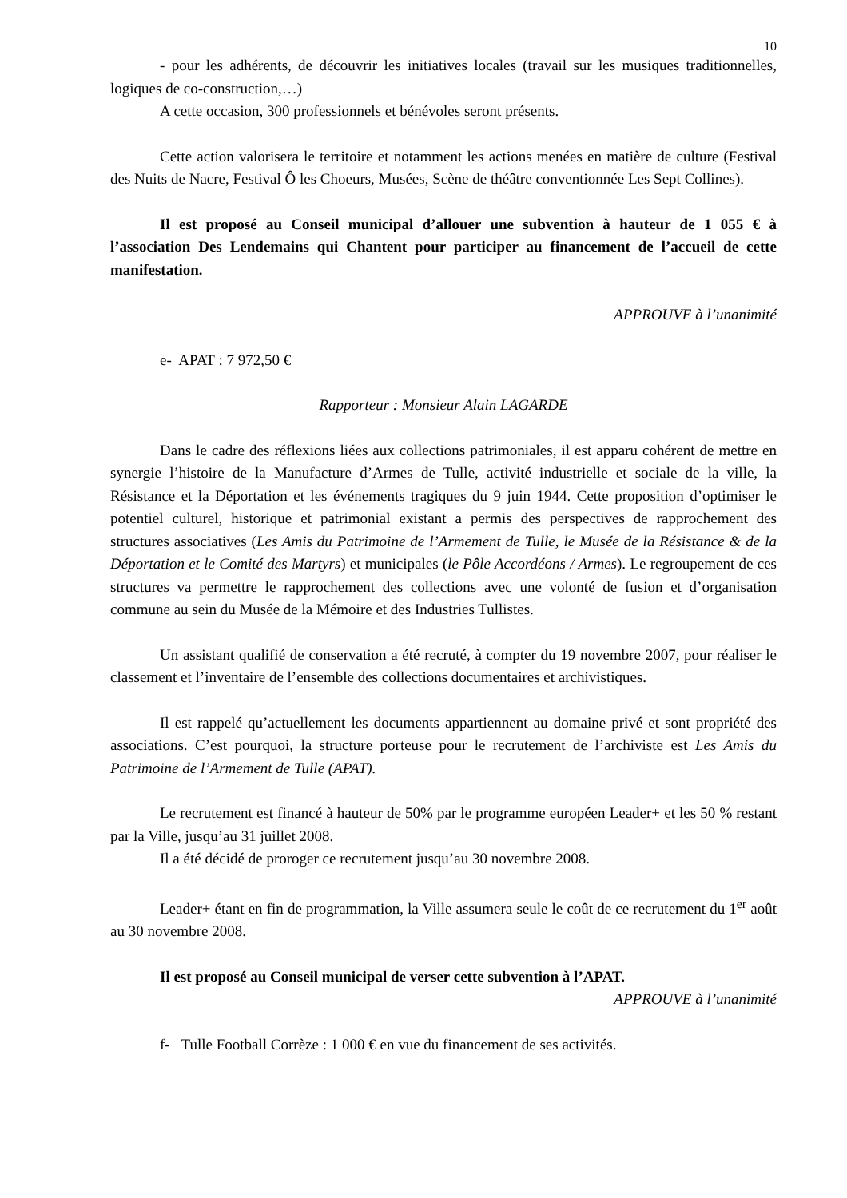10
- pour les adhérents, de découvrir les initiatives locales (travail sur les musiques traditionnelles, logiques de co-construction,…)
A cette occasion, 300 professionnels et bénévoles seront présents.
Cette action valorisera le territoire et notamment les actions menées en matière de culture (Festival des Nuits de Nacre, Festival Ô les Choeurs, Musées, Scène de théâtre conventionnée Les Sept Collines).
Il est proposé au Conseil municipal d’allouer une subvention à hauteur de 1 055 € à l’association Des Lendemains qui Chantent pour participer au financement de l’accueil de cette manifestation.
APPROUVE à l’unanimité
e- APAT : 7 972,50 €
Rapporteur : Monsieur Alain LAGARDE
Dans le cadre des réflexions liées aux collections patrimoniales, il est apparu cohérent de mettre en synergie l’histoire de la Manufacture d’Armes de Tulle, activité industrielle et sociale de la ville, la Résistance et la Déportation et les événements tragiques du 9 juin 1944. Cette proposition d’optimiser le potentiel culturel, historique et patrimonial existant a permis des perspectives de rapprochement des structures associatives (Les Amis du Patrimoine de l’Armement de Tulle, le Musée de la Résistance & de la Déportation et le Comité des Martyrs) et municipales (le Pôle Accordéons / Armes). Le regroupement de ces structures va permettre le rapprochement des collections avec une volonté de fusion et d’organisation commune au sein du Musée de la Mémoire et des Industries Tullistes.
Un assistant qualifié de conservation a été recruté, à compter du 19 novembre 2007, pour réaliser le classement et l’inventaire de l’ensemble des collections documentaires et archivistiques.
Il est rappelé qu’actuellement les documents appartiennent au domaine privé et sont propriété des associations. C’est pourquoi, la structure porteuse pour le recrutement de l’archiviste est Les Amis du Patrimoine de l’Armement de Tulle (APAT).
Le recrutement est financé à hauteur de 50% par le programme européen Leader+ et les 50 % restant par la Ville, jusqu’au 31 juillet 2008.
Il a été décidé de proroger ce recrutement jusqu’au 30 novembre 2008.
Leader+ étant en fin de programmation, la Ville assumera seule le coût de ce recrutement du 1<sup>er</sup> août au 30 novembre 2008.
Il est proposé au Conseil municipal de verser cette subvention à l’APAT.
APPROUVE à l’unanimité
f- Tulle Football Corrèze : 1 000 € en vue du financement de ses activités.